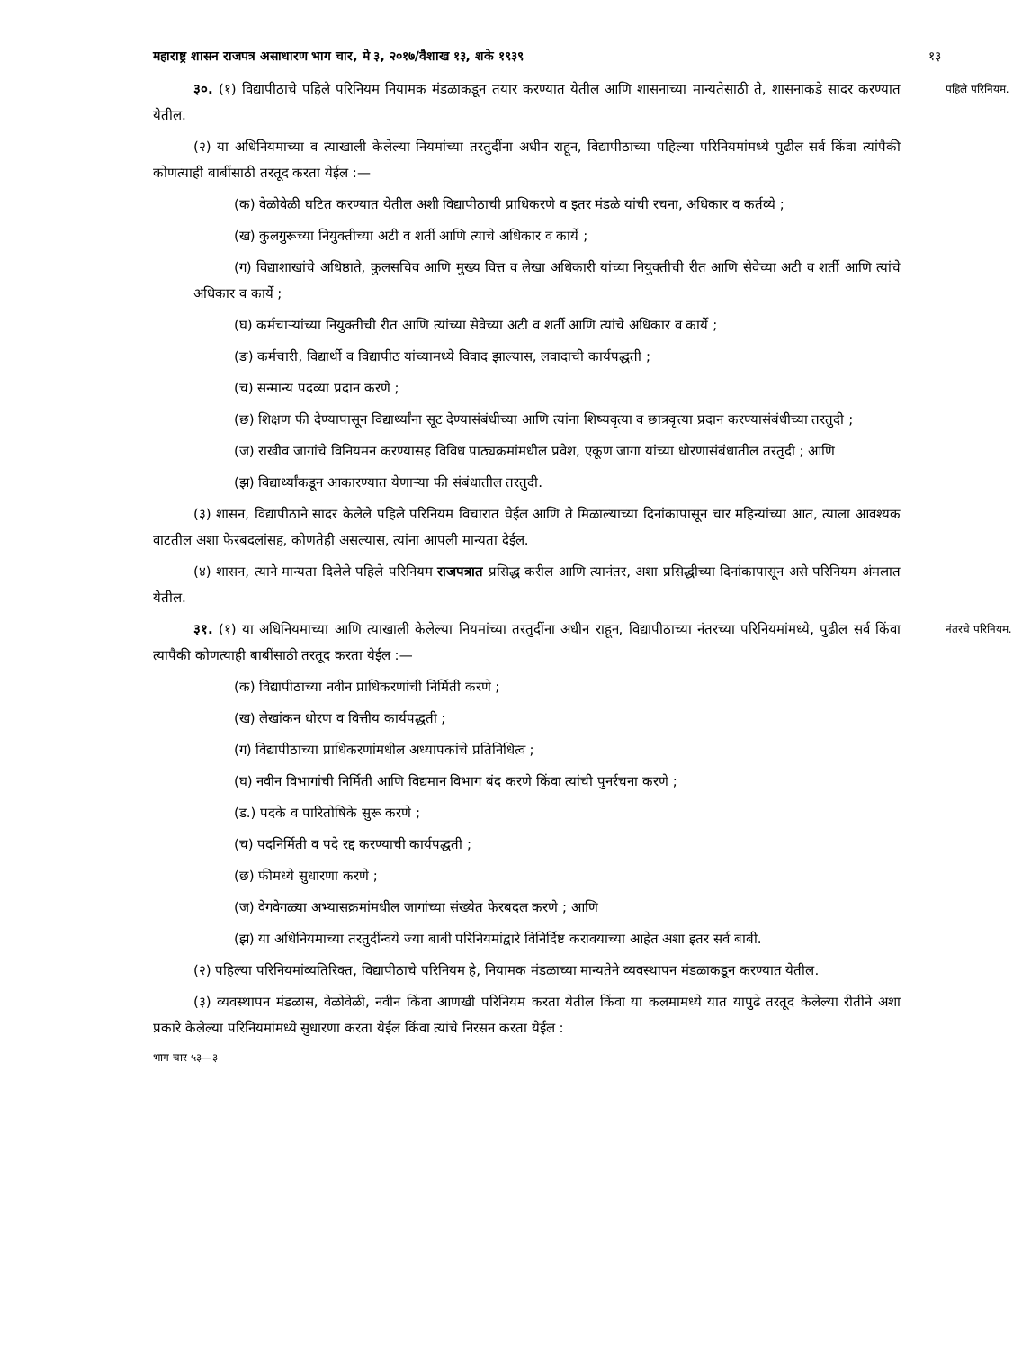महाराष्ट्र शासन राजपत्र असाधारण भाग चार, मे ३, २०१७/वैशाख १३, शके १९३९ १३
पहिले परिनियम. ३०. (१) विद्यापीठाचे पहिले परिनियम नियामक मंडळाकडून तयार करण्यात येतील आणि शासनाच्या मान्यतेसाठी ते, शासनाकडे सादर करण्यात येतील.
(२) या अधिनियमाच्या व त्याखाली केलेल्या नियमांच्या तरतुदींना अधीन राहून, विद्यापीठाच्या पहिल्या परिनियमांमध्ये पुढील सर्व किंवा त्यांपैकी कोणत्याही बाबींसाठी तरतूद करता येईल :—
(क) वेळोवेळी घटित करण्यात येतील अशी विद्यापीठाची प्राधिकरणे व इतर मंडळे यांची रचना, अधिकार व कर्तव्ये ;
(ख) कुलगुरूच्या नियुक्तीच्या अटी व शर्ती आणि त्याचे अधिकार व कार्ये ;
(ग) विद्याशाखांचे अधिष्ठाते, कुलसचिव आणि मुख्य वित्त व लेखा अधिकारी यांच्या नियुक्तीची रीत आणि सेवेच्या अटी व शर्ती आणि त्यांचे अधिकार व कार्ये ;
(घ) कर्मचाऱ्यांच्या नियुक्तीची रीत आणि त्यांच्या सेवेच्या अटी व शर्ती आणि त्यांचे अधिकार व कार्ये ;
(ङ) कर्मचारी, विद्यार्थी व विद्यापीठ यांच्यामध्ये विवाद झाल्यास, लवादाची कार्यपद्धती ;
(च) सन्मान्य पदव्या प्रदान करणे ;
(छ) शिक्षण फी देण्यापासून विद्यार्थ्यांना सूट देण्यासंबंधीच्या आणि त्यांना शिष्यवृत्या व छात्रवृत्त्या प्रदान करण्यासंबंधीच्या तरतुदी ;
(ज) राखीव जागांचे विनियमन करण्यासह विविध पाठ्यक्रमांमधील प्रवेश, एकूण जागा यांच्या धोरणासंबंधातील तरतुदी ; आणि
(झ) विद्यार्थ्यांकडून आकारण्यात येणाऱ्या फी संबंधातील तरतुदी.
(३) शासन, विद्यापीठाने सादर केलेले पहिले परिनियम विचारात घेईल आणि ते मिळाल्याच्या दिनांकापासून चार महिन्यांच्या आत, त्याला आवश्यक वाटतील अशा फेरबदलांसह, कोणतेही असल्यास, त्यांना आपली मान्यता देईल.
(४) शासन, त्याने मान्यता दिलेले पहिले परिनियम राजपत्रात प्रसिद्ध करील आणि त्यानंतर, अशा प्रसिद्धीच्या दिनांकापासून असे परिनियम अंमलात येतील.
नंतरचे परिनियम. ३१. (१) या अधिनियमाच्या आणि त्याखाली केलेल्या नियमांच्या तरतुदींना अधीन राहून, विद्यापीठाच्या नंतरच्या परिनियमांमध्ये, पुढील सर्व किंवा त्यापैकी कोणत्याही बाबींसाठी तरतूद करता येईल :—
(क) विद्यापीठाच्या नवीन प्राधिकरणांची निर्मिती करणे ;
(ख) लेखांकन धोरण व वित्तीय कार्यपद्धती ;
(ग) विद्यापीठाच्या प्राधिकरणांमधील अध्यापकांचे प्रतिनिधित्व ;
(घ) नवीन विभागांची निर्मिती आणि विद्यमान विभाग बंद करणे किंवा त्यांची पुनर्रचना करणे ;
(ड.) पदके व पारितोषिके सुरू करणे ;
(च) पदनिर्मिती व पदे रद्द करण्याची कार्यपद्धती ;
(छ) फीमध्ये सुधारणा करणे ;
(ज) वेगवेगळ्या अभ्यासक्रमांमधील जागांच्या संख्येत फेरबदल करणे ; आणि
(झ) या अधिनियमाच्या तरतुदींन्वये ज्या बाबी परिनियमांद्वारे विनिर्दिष्ट करावयाच्या आहेत अशा इतर सर्व बाबी.
(२) पहिल्या परिनियमांव्यतिरिक्त, विद्यापीठाचे परिनियम हे, नियामक मंडळाच्या मान्यतेने व्यवस्थापन मंडळाकडून करण्यात येतील.
(३) व्यवस्थापन मंडळास, वेळोवेळी, नवीन किंवा आणखी परिनियम करता येतील किंवा या कलमामध्ये यात यापुढे तरतूद केलेल्या रीतीने अशा प्रकारे केलेल्या परिनियमांमध्ये सुधारणा करता येईल किंवा त्यांचे निरसन करता येईल :
भाग चार ५३—३